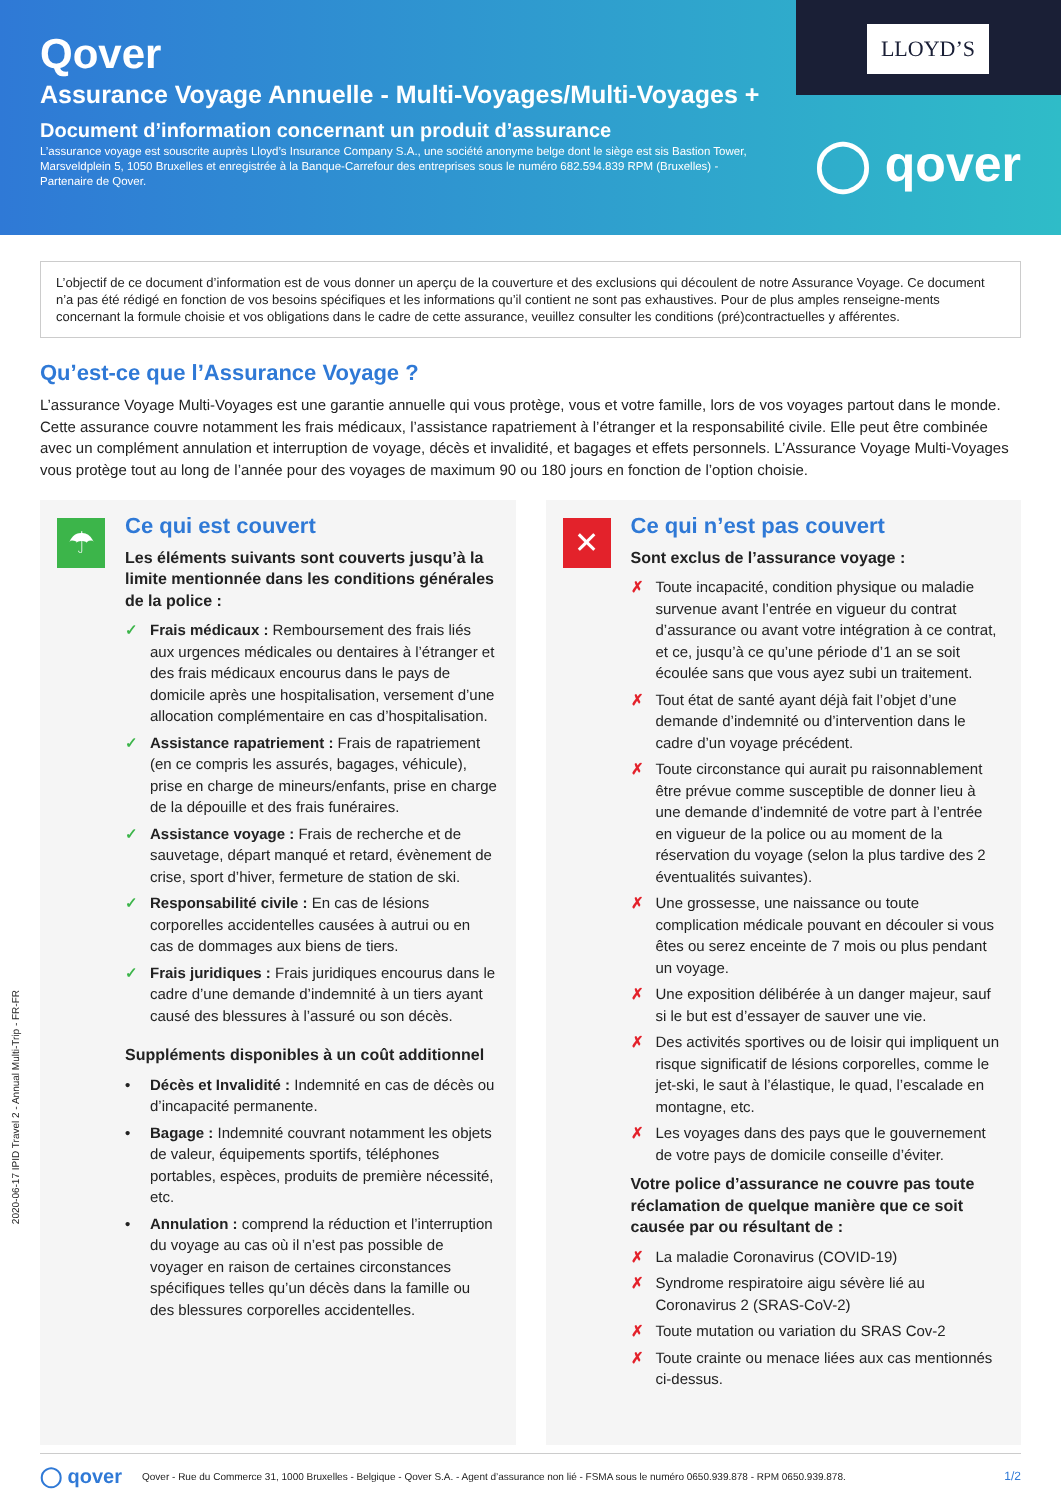Qover
Assurance Voyage Annuelle - Multi-Voyages/Multi-Voyages +
Document d’information concernant un produit d’assurance
L’assurance voyage est souscrite auprès Lloyd’s Insurance Company S.A., une société anonyme belge dont le siège est sis Bastion Tower, Marsveldplein 5, 1050 Bruxelles et enregistrée à la Banque-Carrefour des entreprises sous le numéro 682.594.839 RPM (Bruxelles) - Partenaire de Qover.
LLOYD’S
◯ qover
L’objectif de ce document d’information est de vous donner un aperçu de la couverture et des exclusions qui découlent de notre Assurance Voyage. Ce document n’a pas été rédigé en fonction de vos besoins spécifiques et les informations qu’il contient ne sont pas exhaustives. Pour de plus amples renseigne-ments concernant la formule choisie et vos obligations dans le cadre de cette assurance, veuillez consulter les conditions (pré)contractuelles y afférentes.
Qu’est-ce que l’Assurance Voyage ?
L’assurance Voyage Multi-Voyages est une garantie annuelle qui vous protège, vous et votre famille, lors de vos voyages partout dans le monde. Cette assurance couvre notamment les frais médicaux, l’assistance rapatriement à l’étranger et la responsabilité civile. Elle peut être combinée avec un complément annulation et interruption de voyage, décès et invalidité, et bagages et effets personnels. L’Assurance Voyage Multi-Voyages vous protège tout au long de l’année pour des voyages de maximum 90 ou 180 jours en fonction de l’option choisie.
2020-06-17 IPID Travel 2 - Annual Multi-Trip - FR-FR
☂
Ce qui est couvert
Les éléments suivants sont couverts jusqu’à la limite mentionnée dans les conditions générales de la police :
✓ Frais médicaux : Remboursement des frais liés aux urgences médicales ou dentaires à l’étranger et des frais médicaux encourus dans le pays de domicile après une hospitalisation, versement d’une allocation complémentaire en cas d’hospitalisation.
✓ Assistance rapatriement : Frais de rapatriement (en ce compris les assurés, bagages, véhicule), prise en charge de mineurs/enfants, prise en charge de la dépouille et des frais funéraires.
✓ Assistance voyage : Frais de recherche et de sauvetage, départ manqué et retard, évènement de crise, sport d’hiver, fermeture de station de ski.
✓ Responsabilité civile : En cas de lésions corporelles accidentelles causées à autrui ou en cas de dommages aux biens de tiers.
✓ Frais juridiques : Frais juridiques encourus dans le cadre d’une demande d’indemnité à un tiers ayant causé des blessures à l’assuré ou son décès.
Suppléments disponibles à un coût additionnel
• Décès et Invalidité : Indemnité en cas de décès ou d’incapacité permanente.
• Bagage : Indemnité couvrant notamment les objets de valeur, équipements sportifs, téléphones portables, espèces, produits de première nécessité, etc.
• Annulation : comprend la réduction et l’interruption du voyage au cas où il n’est pas possible de voyager en raison de certaines circonstances spécifiques telles qu’un décès dans la famille ou des blessures corporelles accidentelles.
✕
Ce qui n’est pas couvert
Sont exclus de l’assurance voyage :
✗ Toute incapacité, condition physique ou maladie survenue avant l’entrée en vigueur du contrat d’assurance ou avant votre intégration à ce contrat, et ce, jusqu’à ce qu’une période d’1 an se soit écoulée sans que vous ayez subi un traitement.
✗ Tout état de santé ayant déjà fait l’objet d’une demande d’indemnité ou d’intervention dans le cadre d’un voyage précédent.
✗ Toute circonstance qui aurait pu raisonnablement être prévue comme susceptible de donner lieu à une demande d’indemnité de votre part à l’entrée en vigueur de la police ou au moment de la réservation du voyage (selon la plus tardive des 2 éventualités suivantes).
✗ Une grossesse, une naissance ou toute complication médicale pouvant en découler si vous êtes ou serez enceinte de 7 mois ou plus pendant un voyage.
✗ Une exposition délibérée à un danger majeur, sauf si le but est d’essayer de sauver une vie.
✗ Des activités sportives ou de loisir qui impliquent un risque significatif de lésions corporelles, comme le jet-ski, le saut à l’élastique, le quad, l’escalade en montagne, etc.
✗ Les voyages dans des pays que le gouvernement de votre pays de domicile conseille d’éviter.
Votre police d’assurance ne couvre pas toute réclamation de quelque manière que ce soit causée par ou résultant de :
✗ La maladie Coronavirus (COVID-19)
✗ Syndrome respiratoire aigu sévère lié au Coronavirus 2 (SRAS-CoV-2)
✗ Toute mutation ou variation du SRAS Cov-2
✗ Toute crainte ou menace liées aux cas mentionnés ci-dessus.
◯ qover Qover - Rue du Commerce 31, 1000 Bruxelles - Belgique - Qover S.A. - Agent d’assurance non lié - FSMA sous le numéro 0650.939.878 - RPM 0650.939.878. 1/2